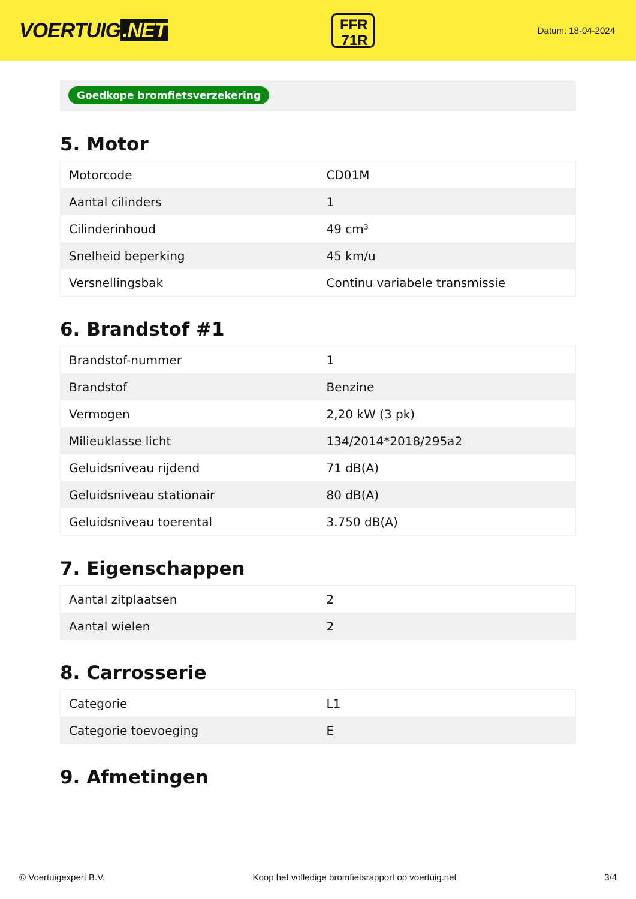VOERTUIG.NET
FFR
71R
Datum: 18-04-2024
Goedkope bromfietsverzekering
5. Motor
| Motorcode | CD01M |
| Aantal cilinders | 1 |
| Cilinderinhoud | 49 cm³ |
| Snelheid beperking | 45 km/u |
| Versnellingsbak | Continu variabele transmissie |
6. Brandstof #1
| Brandstof-nummer | 1 |
| Brandstof | Benzine |
| Vermogen | 2,20 kW (3 pk) |
| Milieuklasse licht | 134/2014*2018/295a2 |
| Geluidsniveau rijdend | 71 dB(A) |
| Geluidsniveau stationair | 80 dB(A) |
| Geluidsniveau toerental | 3.750 dB(A) |
7. Eigenschappen
| Aantal zitplaatsen | 2 |
| Aantal wielen | 2 |
8. Carrosserie
| Categorie | L1 |
| Categorie toevoeging | E |
9. Afmetingen
© Voertuigexpert B.V. Koop het volledige bromfietsrapport op voertuig.net 3/4